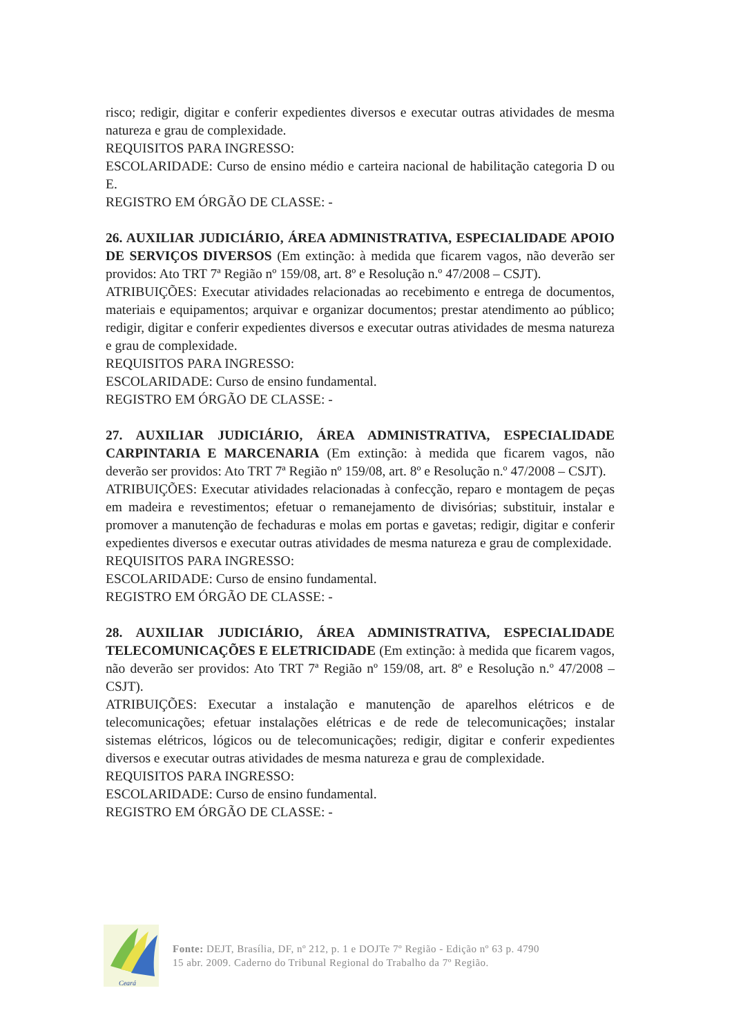risco; redigir, digitar e conferir expedientes diversos e executar outras atividades de mesma natureza e grau de complexidade.
REQUISITOS PARA INGRESSO:
ESCOLARIDADE: Curso de ensino médio e carteira nacional de habilitação categoria D ou E.
REGISTRO EM ÓRGÃO DE CLASSE: -
26. AUXILIAR JUDICIÁRIO, ÁREA ADMINISTRATIVA, ESPECIALIDADE APOIO DE SERVIÇOS DIVERSOS (Em extinção: à medida que ficarem vagos, não deverão ser providos: Ato TRT 7ª Região nº 159/08, art. 8º e Resolução n.º 47/2008 – CSJT).
ATRIBUIÇÕES: Executar atividades relacionadas ao recebimento e entrega de documentos, materiais e equipamentos; arquivar e organizar documentos; prestar atendimento ao público; redigir, digitar e conferir expedientes diversos e executar outras atividades de mesma natureza e grau de complexidade.
REQUISITOS PARA INGRESSO:
ESCOLARIDADE: Curso de ensino fundamental.
REGISTRO EM ÓRGÃO DE CLASSE: -
27. AUXILIAR JUDICIÁRIO, ÁREA ADMINISTRATIVA, ESPECIALIDADE CARPINTARIA E MARCENARIA (Em extinção: à medida que ficarem vagos, não deverão ser providos: Ato TRT 7ª Região nº 159/08, art. 8º e Resolução n.º 47/2008 – CSJT).
ATRIBUIÇÕES: Executar atividades relacionadas à confecção, reparo e montagem de peças em madeira e revestimentos; efetuar o remanejamento de divisórias; substituir, instalar e promover a manutenção de fechaduras e molas em portas e gavetas; redigir, digitar e conferir expedientes diversos e executar outras atividades de mesma natureza e grau de complexidade.
REQUISITOS PARA INGRESSO:
ESCOLARIDADE: Curso de ensino fundamental.
REGISTRO EM ÓRGÃO DE CLASSE: -
28. AUXILIAR JUDICIÁRIO, ÁREA ADMINISTRATIVA, ESPECIALIDADE TELECOMUNICAÇÕES E ELETRICIDADE (Em extinção: à medida que ficarem vagos, não deverão ser providos: Ato TRT 7ª Região nº 159/08, art. 8º e Resolução n.º 47/2008 – CSJT).
ATRIBUIÇÕES: Executar a instalação e manutenção de aparelhos elétricos e de telecomunicações; efetuar instalações elétricas e de rede de telecomunicações; instalar sistemas elétricos, lógicos ou de telecomunicações; redigir, digitar e conferir expedientes diversos e executar outras atividades de mesma natureza e grau de complexidade.
REQUISITOS PARA INGRESSO:
ESCOLARIDADE: Curso de ensino fundamental.
REGISTRO EM ÓRGÃO DE CLASSE: -
Ceará
Fonte: DEJT, Brasília, DF, nº 212, p. 1 e DOJTe 7º Região - Edição nº 63 p. 4790
15 abr. 2009. Caderno do Tribunal Regional do Trabalho da 7º Região.